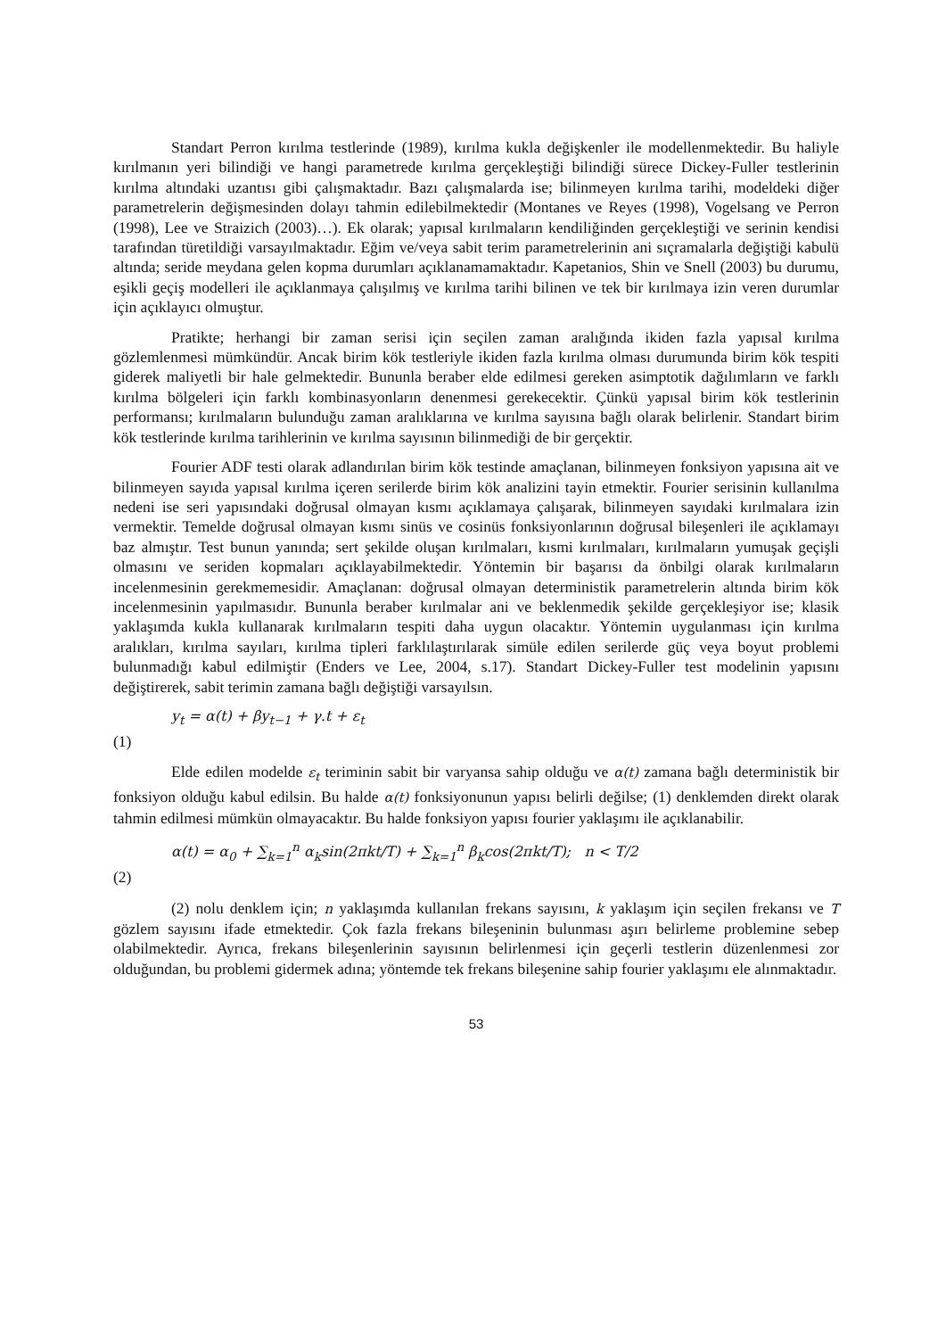Standart Perron kırılma testlerinde (1989), kırılma kukla değişkenler ile modellenmektedir. Bu haliyle kırılmanın yeri bilindiği ve hangi parametrede kırılma gerçekleştiği bilindiği sürece Dickey-Fuller testlerinin kırılma altındaki uzantısı gibi çalışmaktadır. Bazı çalışmalarda ise; bilinmeyen kırılma tarihi, modeldeki diğer parametrelerin değişmesinden dolayı tahmin edilebilmektedir (Montanes ve Reyes (1998), Vogelsang ve Perron (1998), Lee ve Straizich (2003)…). Ek olarak; yapısal kırılmaların kendiliğinden gerçekleştiği ve serinin kendisi tarafından türetildiği varsayılmaktadır. Eğim ve/veya sabit terim parametrelerinin ani sıçramalarla değiştiği kabulü altında; seride meydana gelen kopma durumları açıklanamamaktadır. Kapetanios, Shin ve Snell (2003) bu durumu, eşikli geçiş modelleri ile açıklanmaya çalışılmış ve kırılma tarihi bilinen ve tek bir kırılmaya izin veren durumlar için açıklayıcı olmuştur.
Pratikte; herhangi bir zaman serisi için seçilen zaman aralığında ikiden fazla yapısal kırılma gözlemlenmesi mümkündür. Ancak birim kök testleriyle ikiden fazla kırılma olması durumunda birim kök tespiti giderek maliyetli bir hale gelmektedir. Bununla beraber elde edilmesi gereken asimptotik dağılımların ve farklı kırılma bölgeleri için farklı kombinasyonların denenmesi gerekecektir. Çünkü yapısal birim kök testlerinin performansı; kırılmaların bulunduğu zaman aralıklarına ve kırılma sayısına bağlı olarak belirlenir. Standart birim kök testlerinde kırılma tarihlerinin ve kırılma sayısının bilinmediği de bir gerçektir.
Fourier ADF testi olarak adlandırılan birim kök testinde amaçlanan, bilinmeyen fonksiyon yapısına ait ve bilinmeyen sayıda yapısal kırılma içeren serilerde birim kök analizini tayin etmektir. Fourier serisinin kullanılma nedeni ise seri yapısındaki doğrusal olmayan kısmı açıklamaya çalışarak, bilinmeyen sayıdaki kırılmalara izin vermektir. Temelde doğrusal olmayan kısmı sinüs ve cosinüs fonksiyonlarının doğrusal bileşenleri ile açıklamayı baz almıştır. Test bunun yanında; sert şekilde oluşan kırılmaları, kısmi kırılmaları, kırılmaların yumuşak geçişli olmasını ve seriden kopmaları açıklayabilmektedir. Yöntemin bir başarısı da önbilgi olarak kırılmaların incelenmesinin gerekmemesidir. Amaçlanan: doğrusal olmayan deterministik parametrelerin altında birim kök incelenmesinin yapılmasıdır. Bununla beraber kırılmalar ani ve beklenmedik şekilde gerçekleşiyor ise; klasik yaklaşımda kukla kullanarak kırılmaların tespiti daha uygun olacaktır. Yöntemin uygulanması için kırılma aralıkları, kırılma sayıları, kırılma tipleri farklılaştırılarak simüle edilen serilerde güç veya boyut problemi bulunmadığı kabul edilmiştir (Enders ve Lee, 2004, s.17). Standart Dickey-Fuller test modelinin yapısını değiştirerek, sabit terimin zamana bağlı değiştiği varsayılsın.
y<sub>t</sub> = α(t) + βy<sub>t−1</sub> + γ.t + ε<sub>t</sub>
(1)
Elde edilen modelde ε<sub>t</sub> teriminin sabit bir varyansa sahip olduğu ve α(t) zamana bağlı deterministik bir fonksiyon olduğu kabul edilsin. Bu halde α(t) fonksiyonunun yapısı belirli değilse; (1) denklemden direkt olarak tahmin edilmesi mümkün olmayacaktır. Bu halde fonksiyon yapısı fourier yaklaşımı ile açıklanabilir.
α(t) = α<sub>0</sub> + ∑<sub>k=1</sub><sup>n</sup> α<sub>k</sub>sin(2πkt/T) + ∑<sub>k=1</sub><sup>n</sup> β<sub>k</sub>cos(2πkt/T); n < T/2
(2)
(2) nolu denklem için; n yaklaşımda kullanılan frekans sayısını, k yaklaşım için seçilen frekansı ve T gözlem sayısını ifade etmektedir. Çok fazla frekans bileşeninin bulunması aşırı belirleme problemine sebep olabilmektedir. Ayrıca, frekans bileşenlerinin sayısının belirlenmesi için geçerli testlerin düzenlenmesi zor olduğundan, bu problemi gidermek adına; yöntemde tek frekans bileşenine sahip fourier yaklaşımı ele alınmaktadır.
53